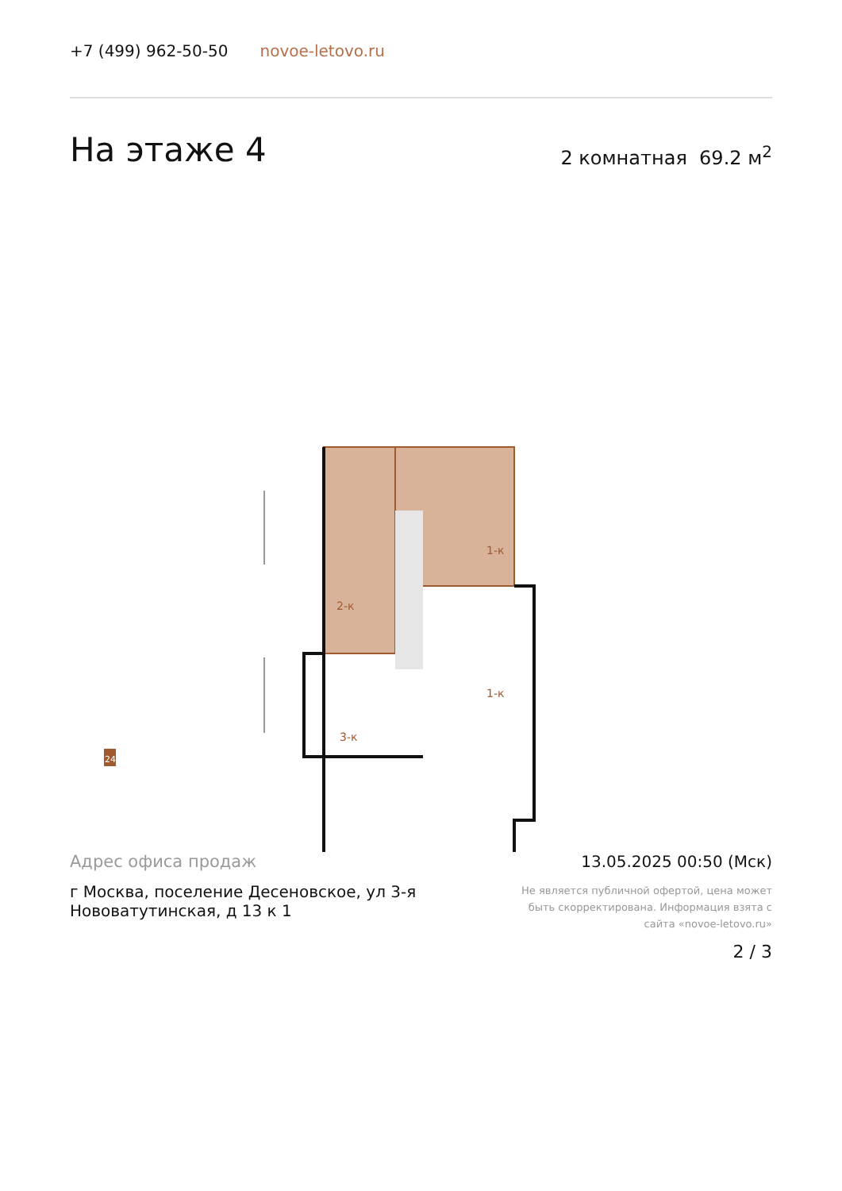+7 (499) 962-50-50 novoe-letovo.ru
На этаже 4
2 комнатная 69.2 м<sup>2</sup>
2-к
1-к
1-к
3-к
24
Адрес офиса продаж
г Москва, поселение Десеновское, ул 3-я Нововатутинская, д 13 к 1
13.05.2025 00:50 (Мск)
Не является публичной офертой, цена может быть скорректирована. Информация взята с сайта «novoe-letovo.ru»
2 / 3